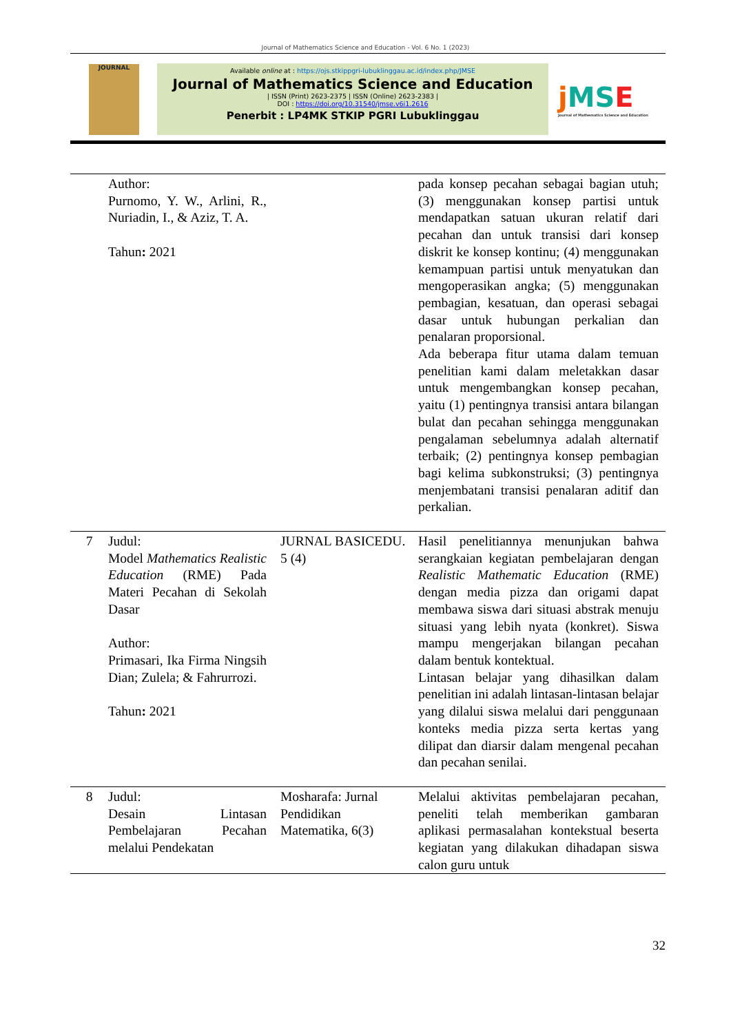Journal of Mathematics Science and Education - Vol. 6 No. 1 (2023)
JOURNAL
Available online at : https://ojs.stkippgri-lubuklinggau.ac.id/index.php/JMSE
Journal of Mathematics Science and Education
| ISSN (Print) 2623-2375 | ISSN (Online) 2623-2383 |
DOI : https://doi.org/10.31540/jmse.v6i1.2616
Penerbit : LP4MK STKIP PGRI Lubuklinggau
j MSE
Journal of Mathematics Science and Education
| | Author: Purnomo, Y. W., Arlini, R., Nuriadin, I., & Aziz, T. A. Tahun : 2021 | | pada konsep pecahan sebagai bagian utuh; (3) menggunakan konsep partisi untuk mendapatkan satuan ukuran relatif dari pecahan dan untuk transisi dari konsep diskrit ke konsep kontinu; (4) menggunakan kemampuan partisi untuk menyatukan dan mengoperasikan angka; (5) menggunakan pembagian, kesatuan, dan operasi sebagai dasar untuk hubungan perkalian dan penalaran proporsional. Ada beberapa fitur utama dalam temuan penelitian kami dalam meletakkan dasar untuk mengembangkan konsep pecahan, yaitu (1) pentingnya transisi antara bilangan bulat dan pecahan sehingga menggunakan pengalaman sebelumnya adalah alternatif terbaik; (2) pentingnya konsep pembagian bagi kelima subkonstruksi; (3) pentingnya menjembatani transisi penalaran aditif dan perkalian. |
| 7 | Judul: Model Mathematics Realistic Education (RME) Pada Materi Pecahan di Sekolah Dasar Author: Primasari, Ika Firma Ningsih Dian; Zulela; & Fahrurrozi. Tahun : 2021 | JURNAL BASICEDU. 5 (4) | Hasil penelitiannya menunjukan bahwa serangkaian kegiatan pembelajaran dengan Realistic Mathematic Education (RME) dengan media pizza dan origami dapat membawa siswa dari situasi abstrak menuju situasi yang lebih nyata (konkret). Siswa mampu mengerjakan bilangan pecahan dalam bentuk kontektual. Lintasan belajar yang dihasilkan dalam penelitian ini adalah lintasan-lintasan belajar yang dilalui siswa melalui dari penggunaan konteks media pizza serta kertas yang dilipat dan diarsir dalam mengenal pecahan dan pecahan senilai. |
| 8 | Judul: Desain Lintasan Pembelajaran Pecahan melalui Pendekatan | Mosharafa: Jurnal Pendidikan Matematika, 6(3) | Melalui aktivitas pembelajaran pecahan, peneliti telah memberikan gambaran aplikasi permasalahan kontekstual beserta kegiatan yang dilakukan dihadapan siswa calon guru untuk |
32